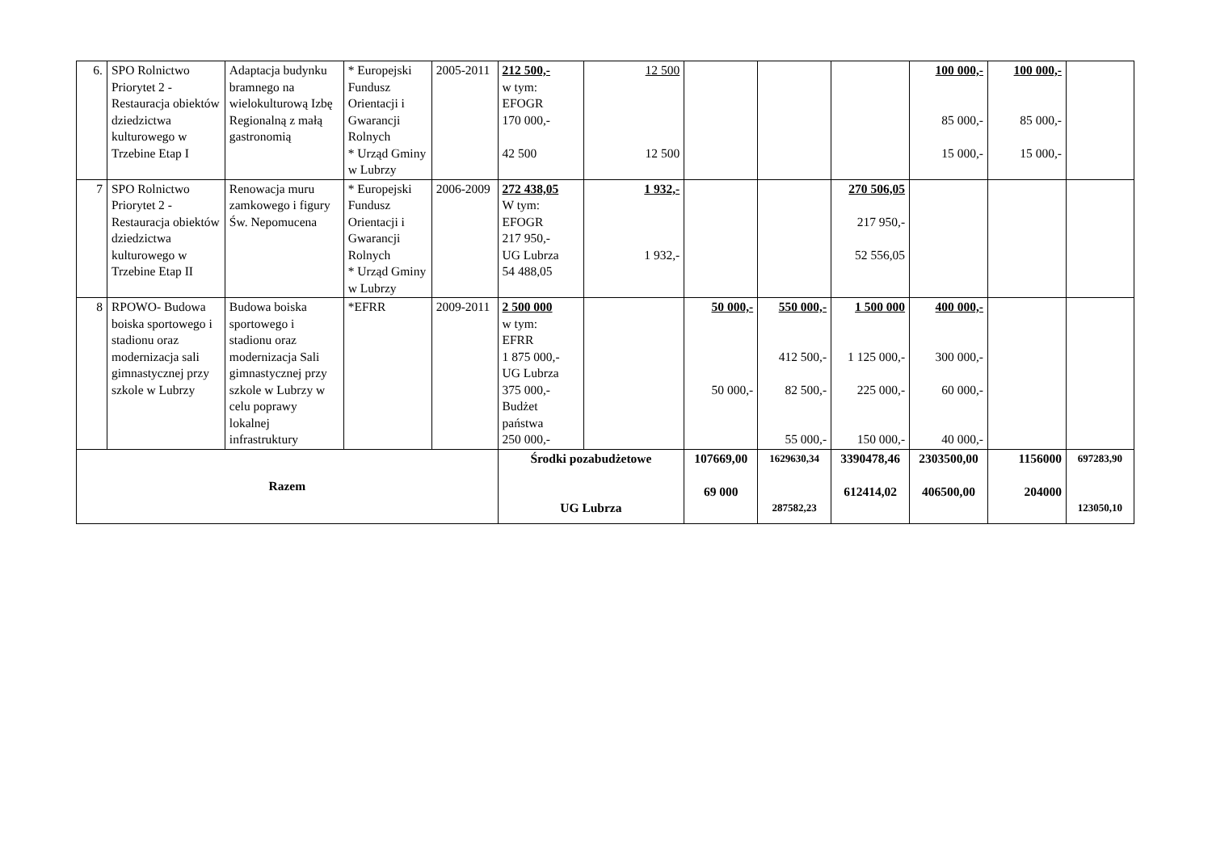| 6. | SPO Rolnictwo Priorytet 2 - Restauracja obiektów dziedzictwa kulturowego w Trzebine Etap I | Adaptacja budynku bramnego na wielokulturową Izbę Regionalną z małą gastronomią | * Europejski Fundusz Orientacji i Gwarancji Rolnych * Urząd Gminy w Lubrzy | 2005-2011 | 212 500,- w tym: EFOGR 170 000,- 42 500 | 12 500 12 500 | | | | 100 000,- 85 000,- 15 000,- | 100 000,- 85 000,- 15 000,- | |
| 7 | SPO Rolnictwo Priorytet 2 - Restauracja obiektów dziedzictwa kulturowego w Trzebine Etap II | Renowacja muru zamkowego i figury Św. Nepomucena | * Europejski Fundusz Orientacji i Gwarancji Rolnych * Urząd Gminy w Lubrzy | 2006-2009 | 272 438,05 W tym: EFOGR 217 950,- UG Lubrza 54 488,05 | 1 932,- 1 932,- | | | 270 506,05 217 950,- 52 556,05 | | | |
| 8 | RPOWO- Budowa boiska sportowego i stadionu oraz modernizacja sali gimnastycznej przy szkole w Lubrzy | Budowa boiska sportowego i stadionu oraz modernizacja Sali gimnastycznej przy szkole w Lubrzy w celu poprawy lokalnej infrastruktury | *EFRR | 2009-2011 | 2 500 000 w tym: EFRR 1 875 000,- UG Lubrza 375 000,- Budżet państwa 250 000,- | | 50 000,- 50 000,- | 550 000,- 412 500,- 82 500,- 55 000,- | 1 500 000 1 125 000,- 225 000,- 150 000,- | 400 000,- 300 000,- 60 000,- 40 000,- | | |
| Razem | | | | | Środki pozabudżetowe UG Lubrza | | 107669,00 69 000 | 1629630,34 287582,23 | 3390478,46 612414,02 | 2303500,00 406500,00 | 1156000 204000 | 697283,90 123050,10 |